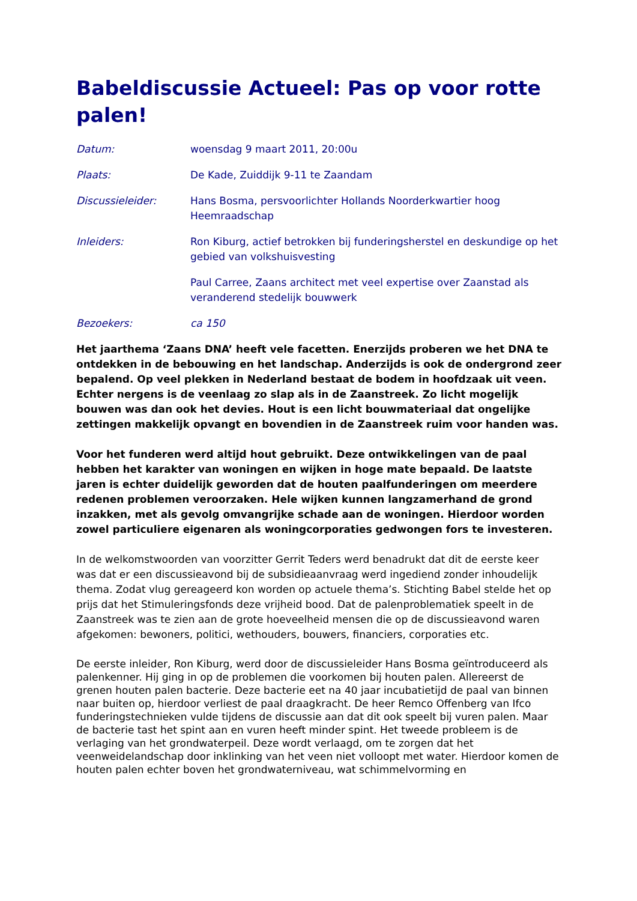Babeldiscussie Actueel: Pas op voor rotte palen!
| Datum: | woensdag 9 maart 2011, 20:00u |
| Plaats: | De Kade, Zuiddijk 9-11 te Zaandam |
| Discussieleider: | Hans Bosma, persvoorlichter Hollands Noorderkwartier hoog Heemraadschap |
| Inleiders: | Ron Kiburg, actief betrokken bij funderingsherstel en deskundige op het gebied van volkshuisvesting |
| | Paul Carree, Zaans architect met veel expertise over Zaanstad als veranderend stedelijk bouwwerk |
| Bezoekers: | ca 150 |
Het jaarthema ‘Zaans DNA’ heeft vele facetten. Enerzijds proberen we het DNA te ontdekken in de bebouwing en het landschap. Anderzijds is ook de ondergrond zeer bepalend. Op veel plekken in Nederland bestaat de bodem in hoofdzaak uit veen. Echter nergens is de veenlaag zo slap als in de Zaanstreek. Zo licht mogelijk bouwen was dan ook het devies. Hout is een licht bouwmateriaal dat ongelijke zettingen makkelijk opvangt en bovendien in de Zaanstreek ruim voor handen was.
Voor het funderen werd altijd hout gebruikt. Deze ontwikkelingen van de paal hebben het karakter van woningen en wijken in hoge mate bepaald. De laatste jaren is echter duidelijk geworden dat de houten paalfunderingen om meerdere redenen problemen veroorzaken. Hele wijken kunnen langzamerhand de grond inzakken, met als gevolg omvangrijke schade aan de woningen. Hierdoor worden zowel particuliere eigenaren als woningcorporaties gedwongen fors te investeren.
In de welkomstwoorden van voorzitter Gerrit Teders werd benadrukt dat dit de eerste keer was dat er een discussieavond bij de subsidieaanvraag werd ingediend zonder inhoudelijk thema. Zodat vlug gereageerd kon worden op actuele thema’s. Stichting Babel stelde het op prijs dat het Stimuleringsfonds deze vrijheid bood. Dat de palenproblematiek speelt in de Zaanstreek was te zien aan de grote hoeveelheid mensen die op de discussieavond waren afgekomen: bewoners, politici, wethouders, bouwers, financiers, corporaties etc.
De eerste inleider, Ron Kiburg, werd door de discussieleider Hans Bosma geïntroduceerd als palenkenner. Hij ging in op de problemen die voorkomen bij houten palen. Allereerst de grenen houten palen bacterie. Deze bacterie eet na 40 jaar incubatietijd de paal van binnen naar buiten op, hierdoor verliest de paal draagkracht. De heer Remco Offenberg van Ifco funderingstechnieken vulde tijdens de discussie aan dat dit ook speelt bij vuren palen. Maar de bacterie tast het spint aan en vuren heeft minder spint. Het tweede probleem is de verlaging van het grondwaterpeil. Deze wordt verlaagd, om te zorgen dat het veenweidelandschap door inklinking van het veen niet volloopt met water. Hierdoor komen de houten palen echter boven het grondwaterniveau, wat schimmelvorming en